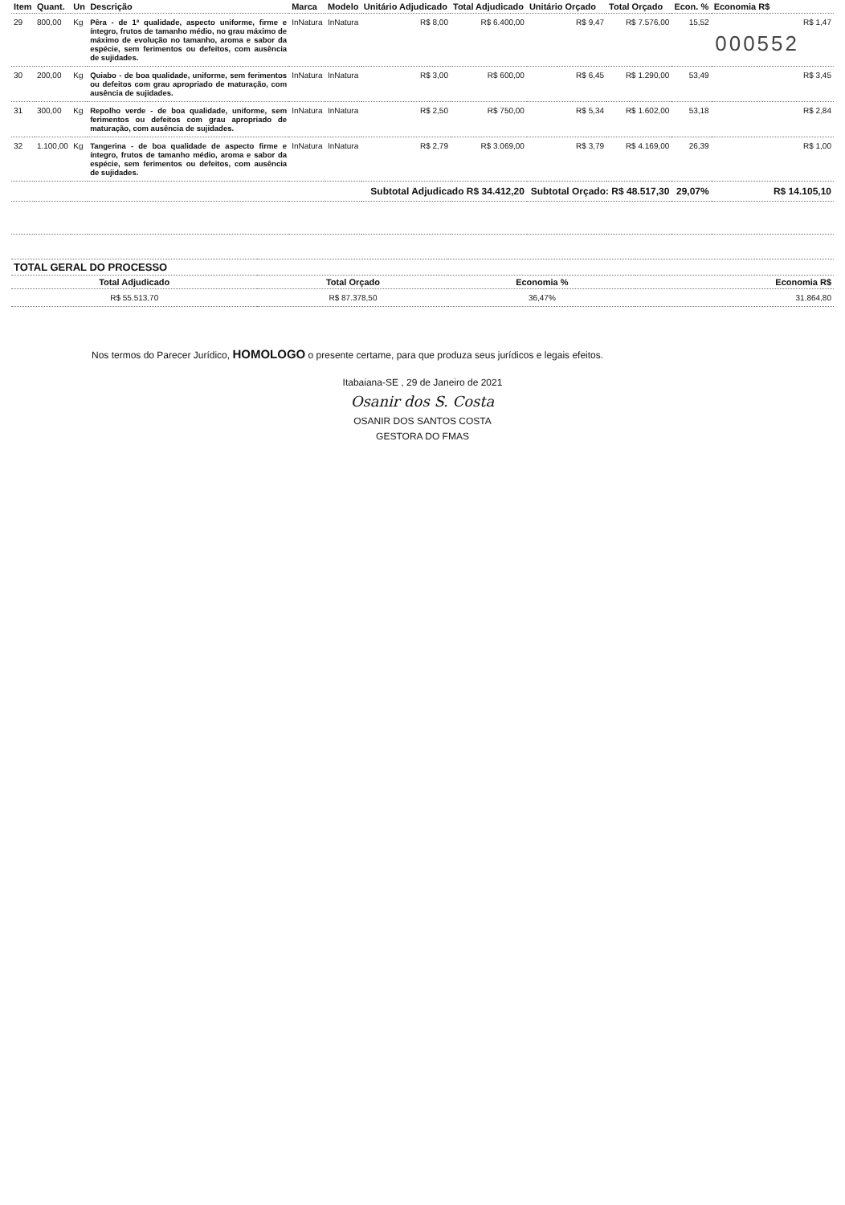| Item | Quant. | Un | Descrição | Marca | Modelo | Unitário Adjudicado | Total Adjudicado | Unitário Orçado | Total Orçado | Econ. % | Economia R$ |
| --- | --- | --- | --- | --- | --- | --- | --- | --- | --- | --- | --- |
| 29 | 800,00 | Kg | Pêra - de 1ª qualidade, aspecto uniforme, firme e íntegro, frutos de tamanho médio, no grau máximo de máximo de evolução no tamanho, aroma e sabor da espécie, sem ferimentos ou defeitos, com ausência de sujidades. | InNatura | InNatura | R$ 8,00 | R$ 6.400,00 | R$ 9,47 | R$ 7.576,00 | 15,52 | R$ 1,47 000552 |
| 30 | 200,00 | Kg | Quiabo - de boa qualidade, uniforme, sem ferimentos ou defeitos com grau apropriado de maturação, com ausência de sujidades. | InNatura | InNatura | R$ 3,00 | R$ 600,00 | R$ 6,45 | R$ 1.290,00 | 53,49 | R$ 3,45 |
| 31 | 300,00 | Kg | Repolho verde - de boa qualidade, uniforme, sem ferimentos ou defeitos com grau apropriado de maturação, com ausência de sujidades. | InNatura | InNatura | R$ 2,50 | R$ 750,00 | R$ 5,34 | R$ 1.602,00 | 53,18 | R$ 2,84 |
| 32 | 1.100,00 | Kg | Tangerina - de boa qualidade de aspecto firme e íntegro, frutos de tamanho médio, aroma e sabor da espécie, sem ferimentos ou defeitos, com ausência de sujidades. | InNatura | InNatura | R$ 2,79 | R$ 3.069,00 | R$ 3,79 | R$ 4.169,00 | 26,39 | R$ 1,00 |
| | | | | | | Subtotal Adjudicado R$ 34.412,20 | | Subtotal Orçado: R$ 48.517,30 | | 29,07% | R$ 14.105,10 |
| TOTAL GERAL DO PROCESSO | | | |
| --- | --- | --- | --- |
| Total Adjudicado | Total Orçado | Economia % | Economia R$ |
| R$ 55.513,70 | R$ 87.378,50 | 36,47% | 31.864,80 |
Nos termos do Parecer Jurídico, HOMOLOGO o presente certame, para que produza seus jurídicos e legais efeitos.
Itabaiana-SE , 29 de Janeiro de 2021
Osanir dos S. Costa
OSANIR DOS SANTOS COSTA
GESTORA DO FMAS